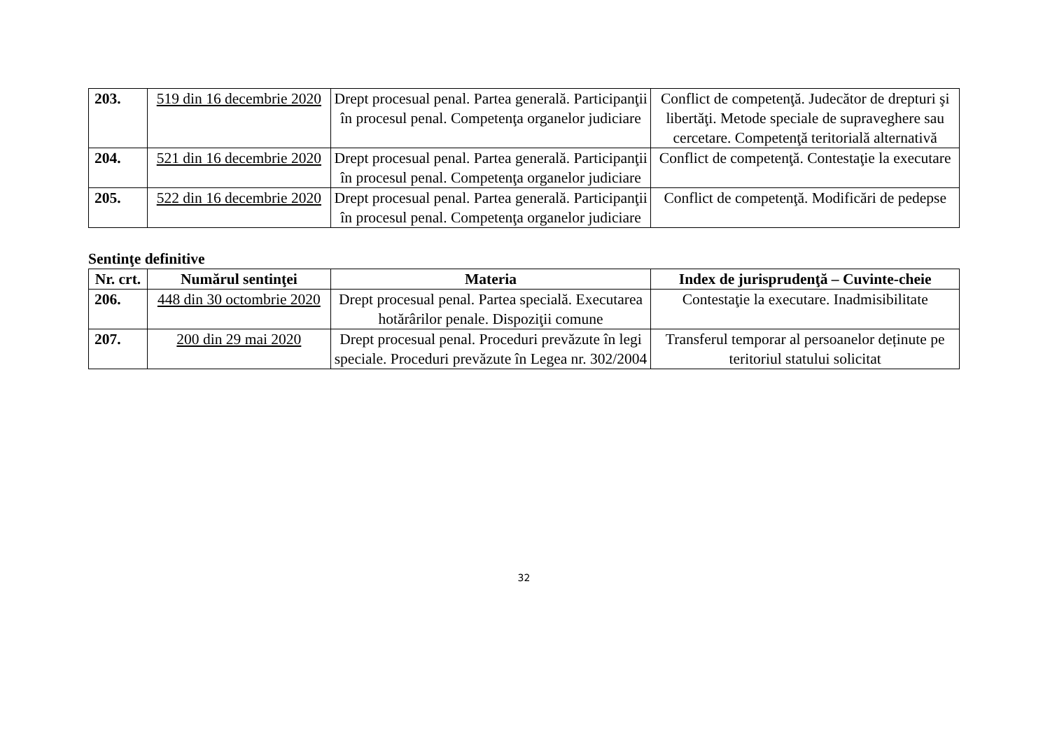| 203. | 519 din 16 decembrie 2020 | Drept procesual penal. Partea generală. Participanţii în procesul penal. Competenţa organelor judiciare | Conflict de competenţă. Judecător de drepturi şi libertăţi. Metode speciale de supraveghere sau cercetare. Competenţă teritorială alternativă |
| 204. | 521 din 16 decembrie 2020 | Drept procesual penal. Partea generală. Participanţii în procesul penal. Competenţa organelor judiciare | Conflict de competenţă. Contestaţie la executare |
| 205. | 522 din 16 decembrie 2020 | Drept procesual penal. Partea generală. Participanţii în procesul penal. Competenţa organelor judiciare | Conflict de competenţă. Modificări de pedepse |
Sentinţe definitive
| Nr. crt. | Numărul sentinţei | Materia | Index de jurisprudenţă – Cuvinte-cheie |
| --- | --- | --- | --- |
| 206. | 448 din 30 octombrie 2020 | Drept procesual penal. Partea specială. Executarea hotărârilor penale. Dispoziţii comune | Contestaţie la executare. Inadmisibilitate |
| 207. | 200 din 29 mai 2020 | Drept procesual penal. Proceduri prevăzute în legi speciale. Proceduri prevăzute în Legea nr. 302/2004 | Transferul temporar al persoanelor deținute pe teritoriul statului solicitat |
32